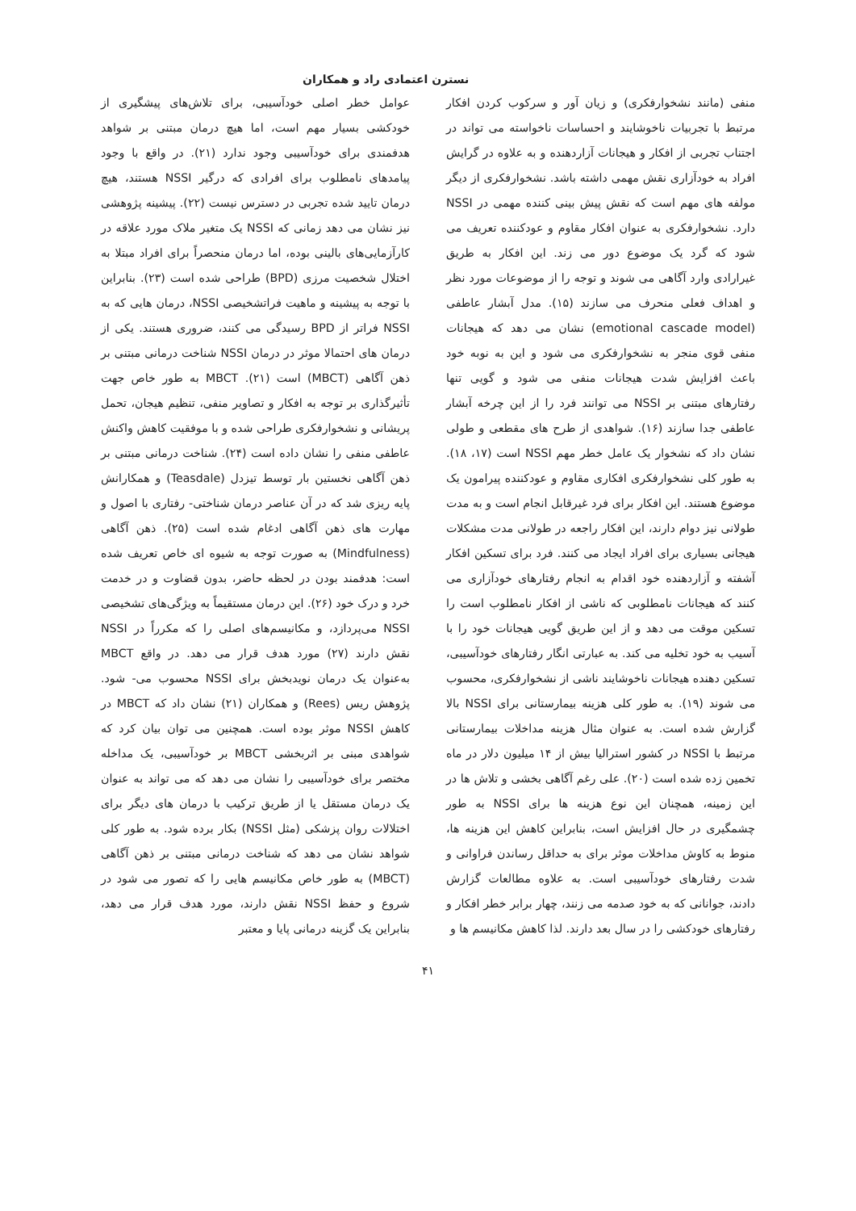نسترن اعتمادی راد و همکاران
منفی (مانند نشخوارفکری) و زیان آور و سرکوب کردن افکار مرتبط با تجربیات ناخوشایند و احساسات ناخواسته می تواند در اجتناب تجربی از افکار و هیجانات آزاردهنده و به علاوه در گرایش افراد به خودآزاری نقش مهمی داشته باشد. نشخوارفکری از دیگر مولفه های مهم است که نقش پیش بینی کننده مهمی در NSSI دارد. نشخوارفکری به عنوان افکار مقاوم و عودکننده تعریف می شود که گرد یک موضوع دور می زند. این افکار به طریق غیرارادی وارد آگاهی می شوند و توجه را از موضوعات مورد نظر و اهداف فعلی منحرف می سازند (۱۵). مدل آبشار عاطفی (emotional cascade model) نشان می دهد که هیجانات منفی قوی منجر به نشخوارفکری می شود و این به نوبه خود باعث افزایش شدت هیجانات منفی می شود و گویی تنها رفتارهای مبتنی بر NSSI می توانند فرد را از این چرخه آبشار عاطفی جدا سازند (۱۶). شواهدی از طرح های مقطعی و طولی نشان داد که نشخوار یک عامل خطر مهم NSSI است (۱۷، ۱۸). به طور کلی نشخوارفکری افکاری مقاوم و عودکننده پیرامون یک موضوع هستند. این افکار برای فرد غیرقابل انجام است و به مدت طولانی نیز دوام دارند، این افکار راجعه در طولانی مدت مشکلات هیجانی بسیاری برای افراد ایجاد می کنند. فرد برای تسکین افکار آشفته و آزاردهنده خود اقدام به انجام رفتارهای خودآزاری می کنند که هیجانات نامطلوبی که ناشی از افکار نامطلوب است را تسکین موقت می دهد و از این طریق گویی هیجانات خود را با آسیب به خود تخلیه می کند. به عبارتی انگار رفتارهای خودآسیبی، تسکین دهنده هیجانات ناخوشایند ناشی از نشخوارفکری، محسوب می شوند (۱۹). به طور کلی هزینه بیمارستانی برای NSSI بالا گزارش شده است. به عنوان مثال هزینه مداخلات بیمارستانی مرتبط با NSSI در کشور استرالیا بیش از ۱۴ میلیون دلار در ماه تخمین زده شده است (۲۰). علی رغم آگاهی بخشی و تلاش ها در این زمینه، همچنان این نوع هزینه ها برای NSSI به طور چشمگیری در حال افزایش است، بنابراین کاهش این هزینه ها، منوط به کاوش مداخلات موثر برای به حداقل رساندن فراوانی و شدت رفتارهای خودآسیبی است. به علاوه مطالعات گزارش دادند، جوانانی که به خود صدمه می زنند، چهار برابر خطر افکار و رفتارهای خودکشی را در سال بعد دارند. لذا کاهش مکانیسم ها و
عوامل خطر اصلی خودآسیبی، برای تلاش‌های پیشگیری از خودکشی بسیار مهم است، اما هیچ درمان مبتنی بر شواهد هدفمندی برای خودآسیبی وجود ندارد (۲۱). در واقع با وجود پیامدهای نامطلوب برای افرادی که درگیر NSSI هستند، هیچ درمان تایید شده تجربی در دسترس نیست (۲۲). پیشینه پژوهشی نیز نشان می دهد زمانی که NSSI یک متغیر ملاک مورد علاقه در کارآزمایی‌های بالینی بوده، اما درمان منحصراً برای افراد مبتلا به اختلال شخصیت مرزی (BPD) طراحی شده است (۲۳). بنابراین با توجه به پیشینه و ماهیت فراتشخیصی NSSI، درمان هایی که به NSSI فراتر از BPD رسیدگی می کنند، ضروری هستند. یکی از درمان های احتمالا موثر در درمان NSSI شناخت درمانی مبتنی بر ذهن آگاهی (MBCT) است (۲۱). MBCT به طور خاص جهت تأثیرگذاری بر توجه به افکار و تصاویر منفی، تنظیم هیجان، تحمل پریشانی و نشخوارفکری طراحی شده و با موفقیت کاهش واکنش عاطفی منفی را نشان داده است (۲۴). شناخت درمانی مبتنی بر ذهن آگاهی نخستین بار توسط تیزدل (Teasdale) و همکارانش پایه ریزی شد که در آن عناصر درمان شناختی- رفتاری با اصول و مهارت های ذهن آگاهی ادغام شده است (۲۵). ذهن آگاهی (Mindfulness) به صورت توجه به شیوه ای خاص تعریف شده است: هدفمند بودن در لحظه حاضر، بدون قضاوت و در خدمت خرد و درک خود (۲۶). این درمان مستقیماً به ویژگی‌های تشخیصی NSSI می‌پردازد، و مکانیسم‌های اصلی را که مکرراً در NSSI نقش دارند (۲۷) مورد هدف قرار می دهد. در واقع MBCT به‌عنوان یک درمان نویدبخش برای NSSI محسوب می- شود. پژوهش ریس (Rees) و همکاران (۲۱) نشان داد که MBCT در کاهش NSSI موثر بوده است. همچنین می توان بیان کرد که شواهدی مبنی بر اثربخشی MBCT بر خودآسیبی، یک مداخله مختصر برای خودآسیبی را نشان می دهد که می تواند به عنوان یک درمان مستقل یا از طریق ترکیب با درمان های دیگر برای اختلالات روان پزشکی (مثل NSSI) بکار برده شود. به طور کلی شواهد نشان می دهد که شناخت درمانی مبتنی بر ذهن آگاهی (MBCT) به طور خاص مکانیسم هایی را که تصور می شود در شروع و حفظ NSSI نقش دارند، مورد هدف قرار می دهد، بنابراین یک گزینه درمانی پایا و معتبر
۴۱